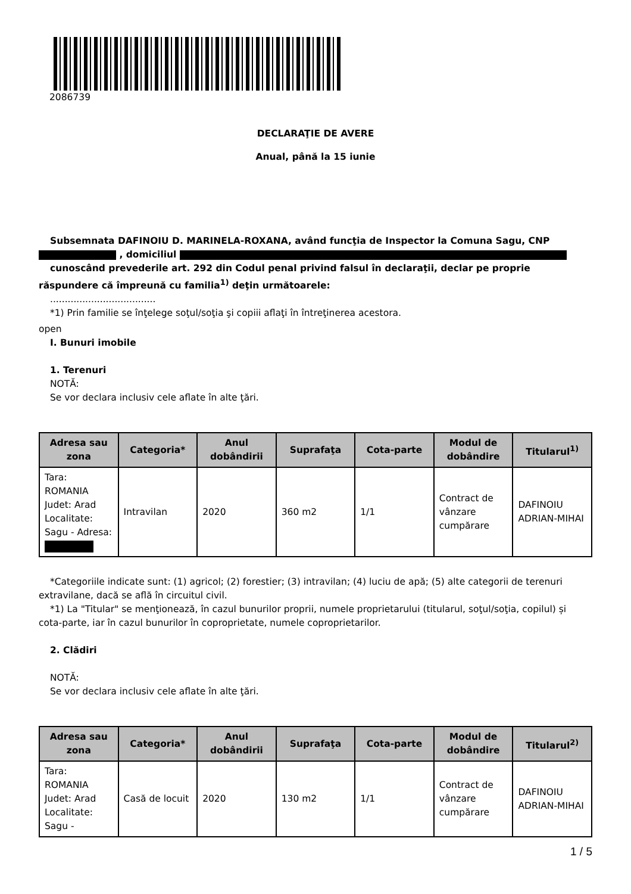2086739
DECLARAŢIE DE AVERE
Anual, până la 15 iunie
Subsemnata DAFINOIU D. MARINELA-ROXANA, având funcţia de Inspector la Comuna Sagu, CNP , domiciliul
cunoscând prevederile art. 292 din Codul penal privind falsul în declaraţii, declar pe proprie răspundere că împreună cu familia<sup>1)</sup> deţin următoarele:
....................................
*1) Prin familie se înţelege soţul/soţia şi copiii aflaţi în întreţinerea acestora.
open
I. Bunuri imobile
1. Terenuri
NOTĂ:
Se vor declara inclusiv cele aflate în alte ţări.
| Adresa sau zona | Categoria* | Anul dobândirii | Suprafaţa | Cota-parte | Modul de dobândire | Titularul<sup>1)</sup> |
| --- | --- | --- | --- | --- | --- | --- |
| Tara: ROMANIA Judet: Arad Localitate: Sagu - Adresa: | Intravilan | 2020 | 360 m2 | 1/1 | Contract de vânzare cumpărare | DAFINOIU ADRIAN-MIHAI |
*Categoriile indicate sunt: (1) agricol; (2) forestier; (3) intravilan; (4) luciu de apă; (5) alte categorii de terenuri extravilane, dacă se află în circuitul civil.
*1) La "Titular" se menţionează, în cazul bunurilor proprii, numele proprietarului (titularul, soţul/soţia, copilul) și cota-parte, iar în cazul bunurilor în coproprietate, numele coproprietarilor.
2. Clădiri
NOTĂ:
Se vor declara inclusiv cele aflate în alte ţări.
| Adresa sau zona | Categoria* | Anul dobândirii | Suprafaţa | Cota-parte | Modul de dobândire | Titularul<sup>2)</sup> |
| --- | --- | --- | --- | --- | --- | --- |
| Tara: ROMANIA Judet: Arad Localitate: Sagu - | Casă de locuit | 2020 | 130 m2 | 1/1 | Contract de vânzare cumpărare | DAFINOIU ADRIAN-MIHAI |
1 / 5